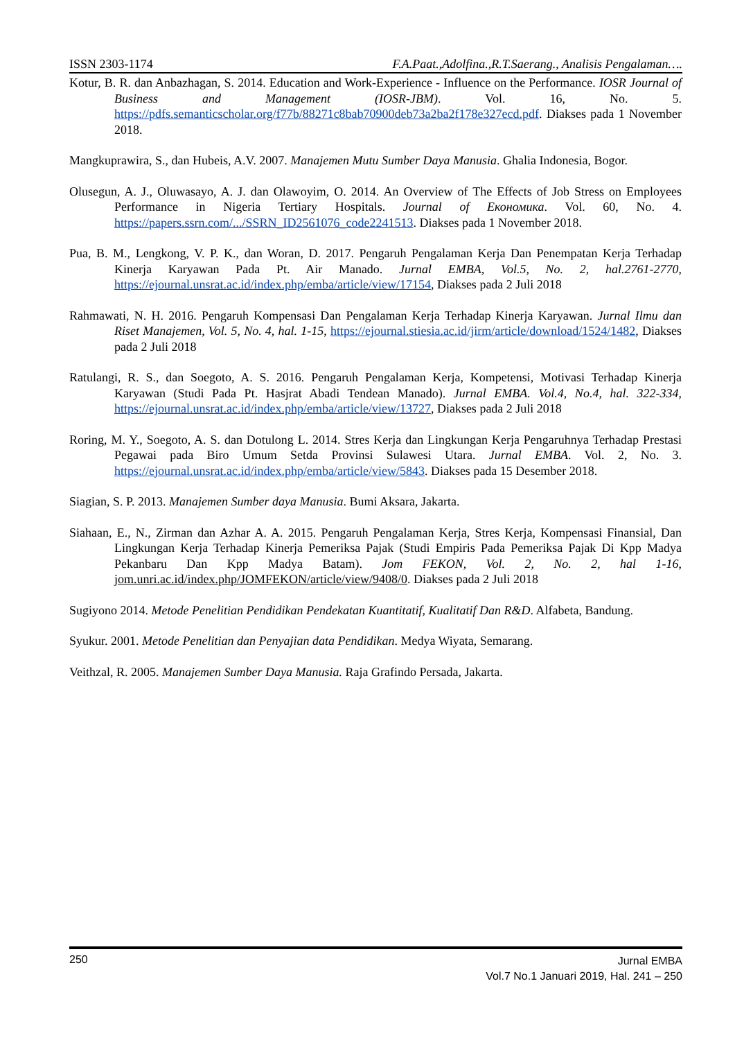ISSN 2303-1174 F.A.Paat.,Adolfina.,R.T.Saerang., Analisis Pengalaman….
Kotur, B. R. dan Anbazhagan, S. 2014. Education and Work-Experience - Influence on the Performance. IOSR Journal of Business and Management (IOSR-JBM). Vol. 16, No. 5. https://pdfs.semanticscholar.org/f77b/88271c8bab70900deb73a2ba2f178e327ecd.pdf. Diakses pada 1 November 2018.
Mangkuprawira, S., dan Hubeis, A.V. 2007. Manajemen Mutu Sumber Daya Manusia. Ghalia Indonesia, Bogor.
Olusegun, A. J., Oluwasayo, A. J. dan Olawoyim, O. 2014. An Overview of The Effects of Job Stress on Employees Performance in Nigeria Tertiary Hospitals. Journal of Економика. Vol. 60, No. 4. https://papers.ssrn.com/.../SSRN_ID2561076_code2241513. Diakses pada 1 November 2018.
Pua, B. M., Lengkong, V. P. K., dan Woran, D. 2017. Pengaruh Pengalaman Kerja Dan Penempatan Kerja Terhadap Kinerja Karyawan Pada Pt. Air Manado. Jurnal EMBA, Vol.5, No. 2, hal.2761-2770, https://ejournal.unsrat.ac.id/index.php/emba/article/view/17154, Diakses pada 2 Juli 2018
Rahmawati, N. H. 2016. Pengaruh Kompensasi Dan Pengalaman Kerja Terhadap Kinerja Karyawan. Jurnal Ilmu dan Riset Manajemen, Vol. 5, No. 4, hal. 1-15, https://ejournal.stiesia.ac.id/jirm/article/download/1524/1482, Diakses pada 2 Juli 2018
Ratulangi, R. S., dan Soegoto, A. S. 2016. Pengaruh Pengalaman Kerja, Kompetensi, Motivasi Terhadap Kinerja Karyawan (Studi Pada Pt. Hasjrat Abadi Tendean Manado). Jurnal EMBA. Vol.4, No.4, hal. 322-334, https://ejournal.unsrat.ac.id/index.php/emba/article/view/13727, Diakses pada 2 Juli 2018
Roring, M. Y., Soegoto, A. S. dan Dotulong L. 2014. Stres Kerja dan Lingkungan Kerja Pengaruhnya Terhadap Prestasi Pegawai pada Biro Umum Setda Provinsi Sulawesi Utara. Jurnal EMBA. Vol. 2, No. 3. https://ejournal.unsrat.ac.id/index.php/emba/article/view/5843. Diakses pada 15 Desember 2018.
Siagian, S. P. 2013. Manajemen Sumber daya Manusia. Bumi Aksara, Jakarta.
Siahaan, E., N., Zirman dan Azhar A. A. 2015. Pengaruh Pengalaman Kerja, Stres Kerja, Kompensasi Finansial, Dan Lingkungan Kerja Terhadap Kinerja Pemeriksa Pajak (Studi Empiris Pada Pemeriksa Pajak Di Kpp Madya Pekanbaru Dan Kpp Madya Batam). Jom FEKON, Vol. 2, No. 2, hal 1-16, jom.unri.ac.id/index.php/JOMFEKON/article/view/9408/0. Diakses pada 2 Juli 2018
Sugiyono 2014. Metode Penelitian Pendidikan Pendekatan Kuantitatif, Kualitatif Dan R&D. Alfabeta, Bandung.
Syukur. 2001. Metode Penelitian dan Penyajian data Pendidikan. Medya Wiyata, Semarang.
Veithzal, R. 2005. Manajemen Sumber Daya Manusia. Raja Grafindo Persada, Jakarta.
250
Jurnal EMBA
Vol.7 No.1 Januari 2019, Hal. 241 – 250